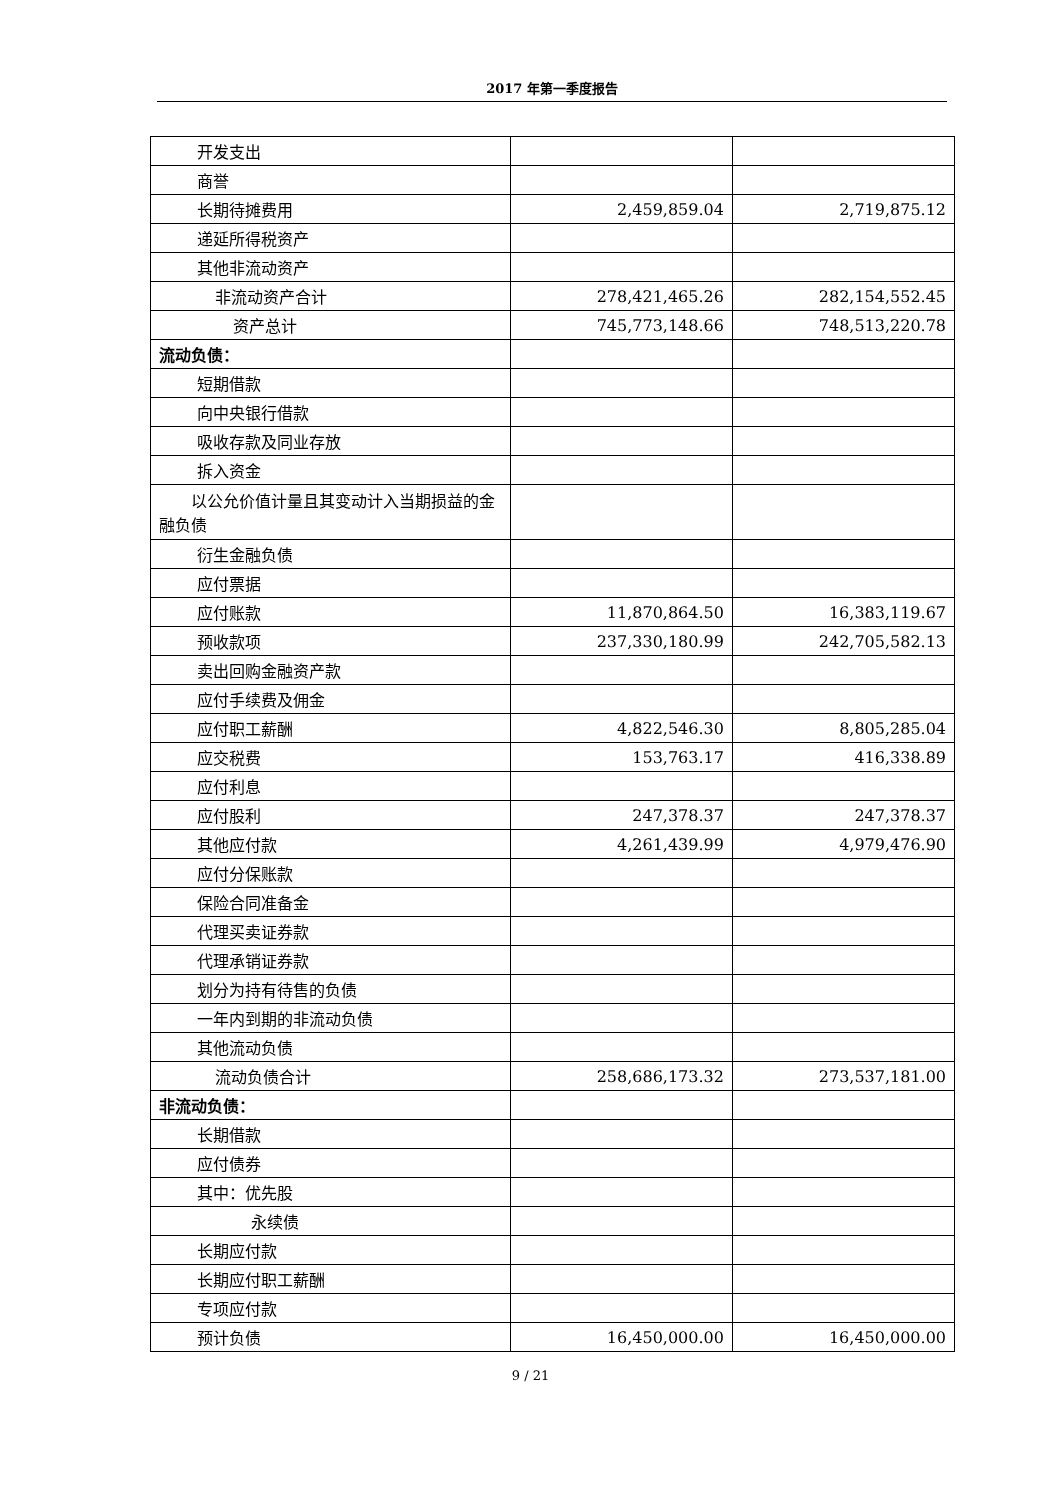2017 年第一季度报告
| 开发支出 | | |
| 商誉 | | |
| 长期待摊费用 | 2,459,859.04 | 2,719,875.12 |
| 递延所得税资产 | | |
| 其他非流动资产 | | |
| 非流动资产合计 | 278,421,465.26 | 282,154,552.45 |
| 资产总计 | 745,773,148.66 | 748,513,220.78 |
| 流动负债： | | |
| 短期借款 | | |
| 向中央银行借款 | | |
| 吸收存款及同业存放 | | |
| 拆入资金 | | |
| 以公允价值计量且其变动计入当期损益的金融负债 | | |
| 衍生金融负债 | | |
| 应付票据 | | |
| 应付账款 | 11,870,864.50 | 16,383,119.67 |
| 预收款项 | 237,330,180.99 | 242,705,582.13 |
| 卖出回购金融资产款 | | |
| 应付手续费及佣金 | | |
| 应付职工薪酬 | 4,822,546.30 | 8,805,285.04 |
| 应交税费 | 153,763.17 | 416,338.89 |
| 应付利息 | | |
| 应付股利 | 247,378.37 | 247,378.37 |
| 其他应付款 | 4,261,439.99 | 4,979,476.90 |
| 应付分保账款 | | |
| 保险合同准备金 | | |
| 代理买卖证券款 | | |
| 代理承销证券款 | | |
| 划分为持有待售的负债 | | |
| 一年内到期的非流动负债 | | |
| 其他流动负债 | | |
| 流动负债合计 | 258,686,173.32 | 273,537,181.00 |
| 非流动负债： | | |
| 长期借款 | | |
| 应付债券 | | |
| 其中：优先股 | | |
| 永续债 | | |
| 长期应付款 | | |
| 长期应付职工薪酬 | | |
| 专项应付款 | | |
| 预计负债 | 16,450,000.00 | 16,450,000.00 |
9 / 21